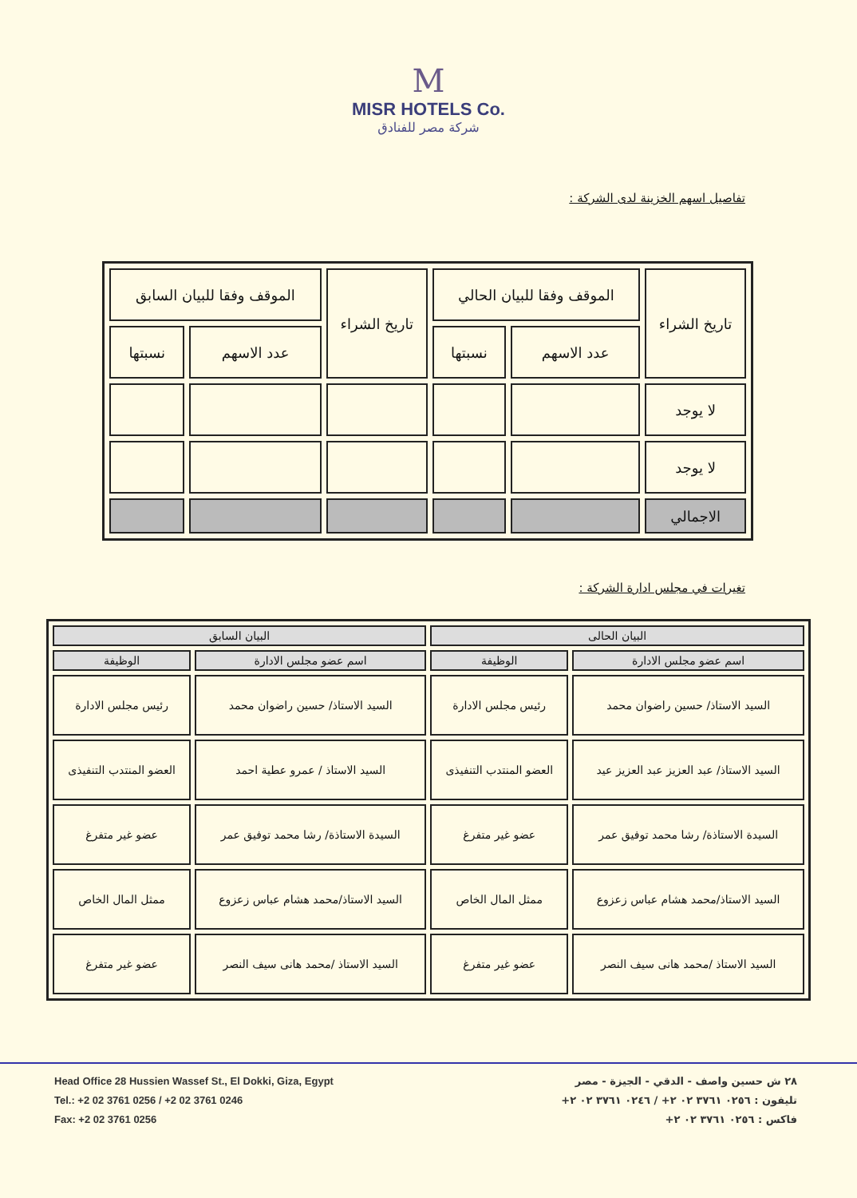M
MISR HOTELS Co.
شركة مصر للفنادق
تفاصيل اسهم الخزينة لدى الشركة :
| تاريخ الشراء | الموقف وفقا للبيان الحالي | | تاريخ الشراء | الموقف وفقا للبيان السابق | |
| --- | --- | --- | --- | --- | --- |
| | عدد الاسهم | نسبتها | | عدد الاسهم | نسبتها |
| لا يوجد | | | | | |
| لا يوجد | | | | | |
| الاجمالي | | | | | |
تغيرات في مجلس ادارة الشركة :
| البيان الحالى | | البيان السابق | |
| --- | --- | --- | --- |
| اسم عضو مجلس الادارة | الوظيفة | اسم عضو مجلس الادارة | الوظيفة |
| السيد الاستاذ/ حسين راضوان محمد | رئيس مجلس الادارة | السيد الاستاذ/ حسين راضوان محمد | رئيس مجلس الادارة |
| السيد الاستاذ/ عبد العزيز عبد العزيز عيد | العضو المنتدب التنفيذى | السيد الاستاذ / عمرو عطية احمد | العضو المنتدب التنفيذى |
| السيدة الاستاذة/ رشا محمد توفيق عمر | عضو غير متفرغ | السيدة الاستاذة/ رشا محمد توفيق عمر | عضو غير متفرغ |
| السيد الاستاذ/محمد هشام عباس زعزوع | ممثل المال الخاص | السيد الاستاذ/محمد هشام عباس زعزوع | ممثل المال الخاص |
| السيد الاستاذ /محمد هانى سيف النصر | عضو غير متفرغ | السيد الاستاذ /محمد هانى سيف النصر | عضو غير متفرغ |
Head Office 28 Hussien Wassef St., El Dokki, Giza, Egypt
Tel.: +2 02 3761 0256 / +2 02 3761 0246
Fax: +2 02 3761 0256
٢٨ ش حسين واصف - الدقي - الجيزة - مصر
تليفون : ٠٢٥٦ ٣٧٦١ ٠٢ ٢+ / ٠٢٤٦ ٣٧٦١ ٠٢ ٢+
فاكس : ٠٢٥٦ ٣٧٦١ ٠٢ ٢+